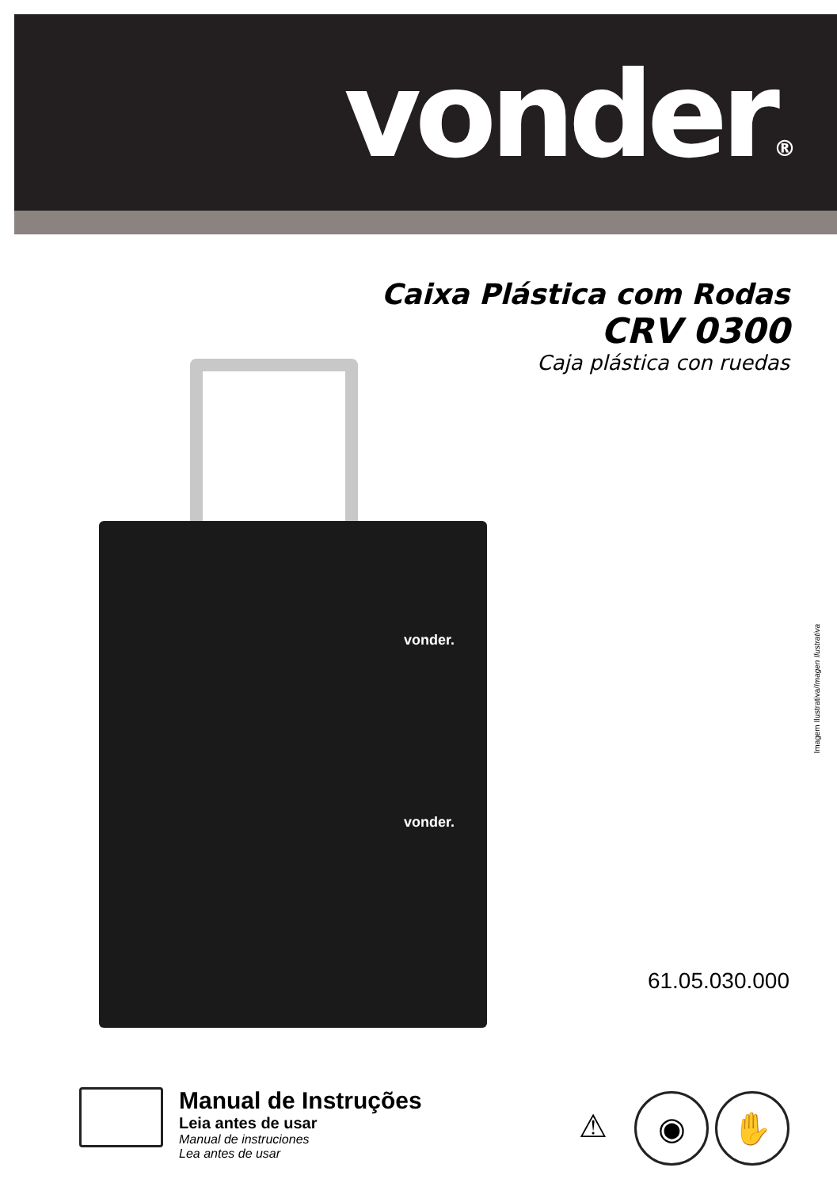vonder®
Caixa Plástica com Rodas
CRV 0300
Caja plástica con ruedas
vonder.
vonder.
Imagem Ilustrativa/Imagen Ilustrativa
61.05.030.000
Manual de Instruções
Leia antes de usar
Manual de instruciones
Lea antes de usar
⚠ ◉ ✋